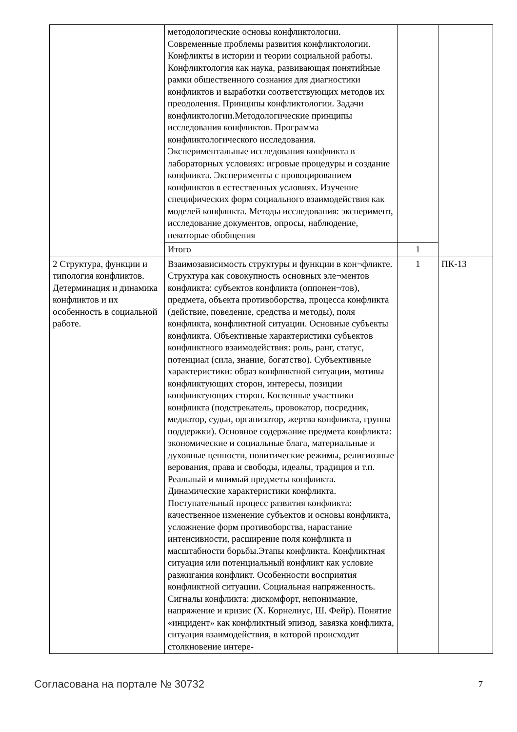| | методологические основы конфликтологии. Современные проблемы развития конфликтологии. Конфликты в истории и теории социальной работы. Конфликтология как наука, развивающая понятийные рамки общественного сознания для диагностики конфликтов и выработки соответствующих методов их преодоления. Принципы конфликтологии. Задачи конфликтологии.Методологические принципы исследования конфликтов. Программа конфликтологического исследования. Экспериментальные исследования конфликта в лабораторных условиях: игровые процедуры и создание конфликта. Эксперименты с провоцированием конфликтов в естественных условиях. Изучение специфических форм социального взаимодействия как моделей конфликта. Методы исследования: эксперимент, исследование документов, опросы, наблюдение, некоторые обобщения | | |
| | Итого | 1 | |
| 2 Структура, функции и типология конфликтов. Детерминация и динамика конфликтов и их особенность в социальной работе. | Взаимозависимость структуры и функции в кон¬фликте. Структура как совокупность основных эле¬ментов конфликта: субъектов конфликта (оппонен¬тов), предмета, объекта противоборства, процесса конфликта (действие, поведение, средства и методы), поля конфликта, конфликтной ситуации. Основные субъекты конфликта. Объективные характеристики субъектов конфликтного взаимодействия: роль, ранг, статус, потенциал (сила, знание, богатство). Субъективные характеристики: образ конфликтной ситуации, мотивы конфликтующих сторон, интересы, позиции конфликтующих сторон. Косвенные участники конфликта (подстрекатель, провокатор, посредник, медиатор, судьи, организатор, жертва конфликта, группа поддержки). Основное содержание предмета конфликта: экономические и социальные блага, материальные и духовные ценности, политические режимы, религиозные верования, права и свободы, идеалы, традиция и т.п. Реальный и мнимый предметы конфликта. Динамические характеристики конфликта. Поступательный процесс развития конфликта: качественное изменение субъектов и основы конфликта, усложнение форм противоборства, нарастание интенсивности, расширение поля конфликта и масштабности борьбы.Этапы конфликта. Конфликтная ситуация или потенциальный конфликт как условие разжигания конфликт. Особенности восприятия конфликтной ситуации. Социальная напряженность. Сигналы конфликта: дискомфорт, непонимание, напряжение и кризис (Х. Корнелиус, Ш. Фейр). Понятие «инцидент» как конфликтный эпизод, завязка конфликта, ситуация взаимодействия, в которой происходит столкновение интере- | 1 | ПК-13 |
Согласована на портале № 30732 7